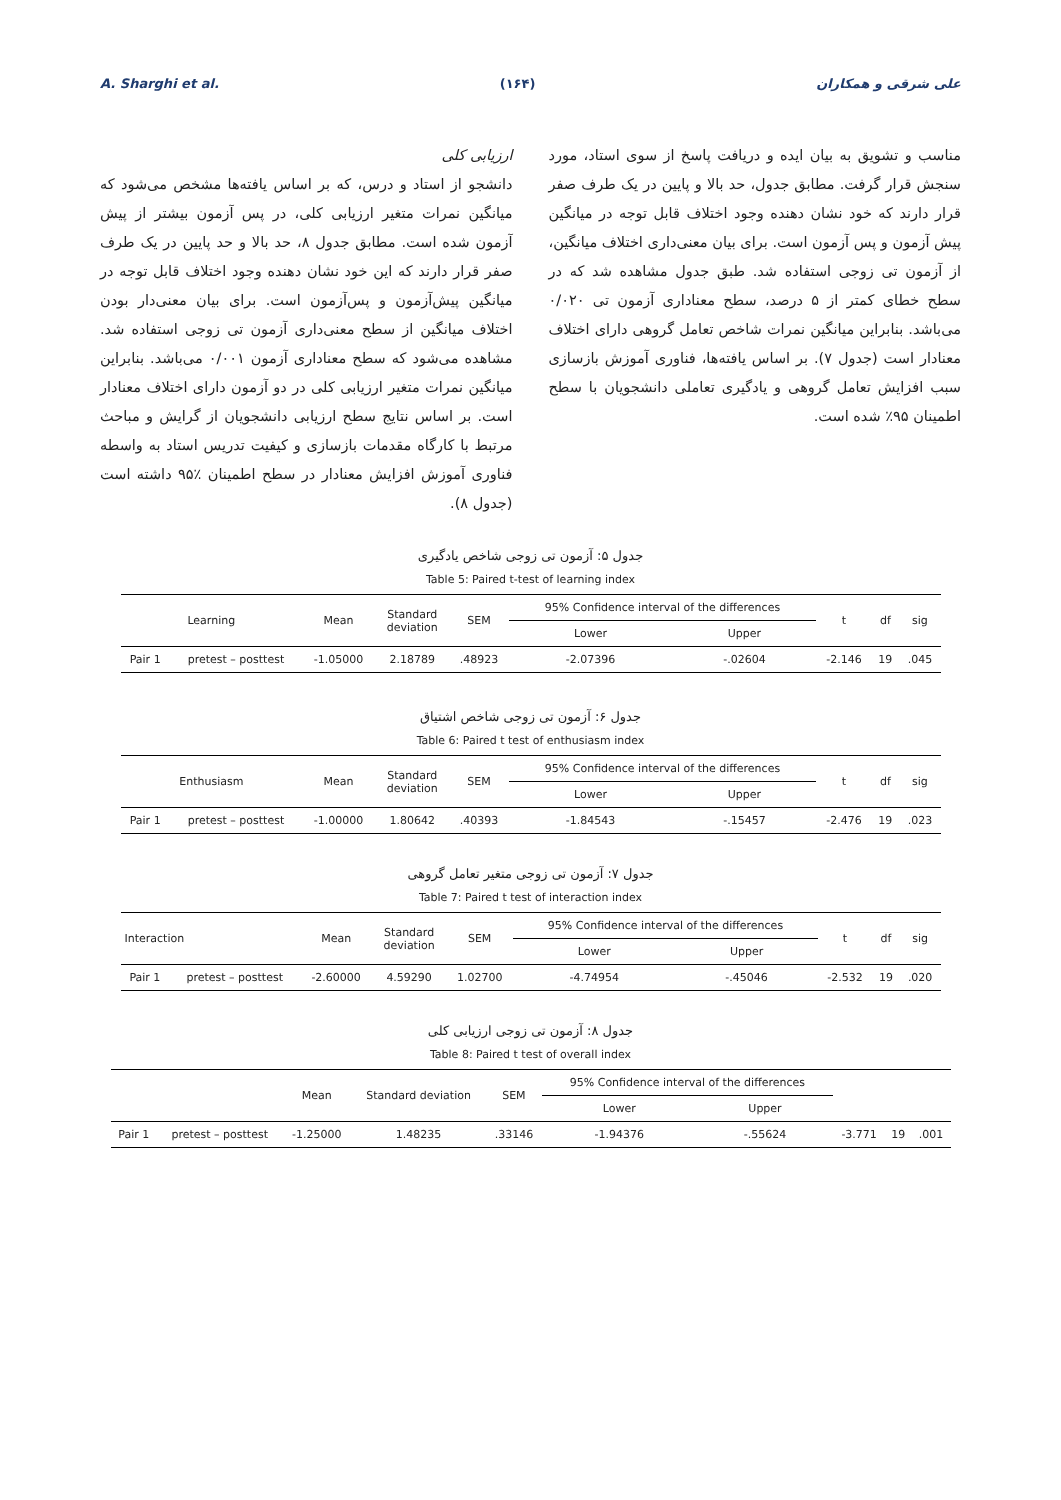A. Sharghi et al. (۱۶۴) علی شرقی و همکاران
مناسب و تشویق به بیان ایده و دریافت پاسخ از سوی استاد، مورد سنجش قرار گرفت. مطابق جدول، حد بالا و پایین در یک طرف صفر قرار دارند که خود نشان دهنده وجود اختلاف قابل توجه در میانگین پیش آزمون و پس آزمون است. برای بیان معنی‌داری اختلاف میانگین، از آزمون تی زوجی استفاده شد. طبق جدول مشاهده شد که در سطح خطای کمتر از ۵ درصد، سطح معناداری آزمون تی ۰/۰۲۰ می‌باشد. بنابراین میانگین نمرات شاخص تعامل گروهی دارای اختلاف معنادار است (جدول ۷). بر اساس یافته‌ها، فناوری آموزش بازسازی سبب افزایش تعامل گروهی و یادگیری تعاملی دانشجویان با سطح اطمینان ۹۵٪ شده است.
ارزیابی کلی
دانشجو از استاد و درس، که بر اساس یافته‌ها مشخص می‌شود که میانگین نمرات متغیر ارزیابی کلی، در پس آزمون بیشتر از پیش آزمون شده است. مطابق جدول ۸، حد بالا و حد پایین در یک طرف صفر قرار دارند که این خود نشان دهنده وجود اختلاف قابل توجه در میانگین پیش‌آزمون و پس‌آزمون است. برای بیان معنی‌دار بودن اختلاف میانگین از سطح معنی‌داری آزمون تی زوجی استفاده شد. مشاهده می‌شود که سطح معناداری آزمون ۰/۰۰۱ می‌باشد. بنابراین میانگین نمرات متغیر ارزیابی کلی در دو آزمون دارای اختلاف معنادار است. بر اساس نتایج سطح ارزیابی دانشجویان از گرایش و مباحث مرتبط با کارگاه مقدمات بازسازی و کیفیت تدریس استاد به واسطه فناوری آموزش افزایش معنادار در سطح اطمینان ٪۹۵ داشته است (جدول ۸).
جدول ۵: آزمون تی زوجی شاخص یادگیری
Table 5: Paired t-test of learning index
| Learning | | Mean | Standard deviation | SEM | 95% Confidence interval of the differences | | t | df | sig |
| | | | | | Lower | Upper | | | |
| Pair 1 | pretest – posttest | -1.05000 | 2.18789 | .48923 | -2.07396 | -.02604 | -2.146 | 19 | .045 |
جدول ۶: آزمون تی زوجی شاخص اشتیاق
Table 6: Paired t test of enthusiasm index
| Enthusiasm | | Mean | Standard deviation | SEM | 95% Confidence interval of the differences | | t | df | sig |
| | | | | | Lower | Upper | | | |
| Pair 1 | pretest – posttest | -1.00000 | 1.80642 | .40393 | -1.84543 | -.15457 | -2.476 | 19 | .023 |
جدول ۷: آزمون تی زوجی متغیر تعامل گروهی
Table 7: Paired t test of interaction index
| Interaction | | Mean | Standard deviation | SEM | 95% Confidence interval of the differences | | t | df | sig |
| | | | | | Lower | Upper | | | |
| Pair 1 | pretest – posttest | -2.60000 | 4.59290 | 1.02700 | -4.74954 | -.45046 | -2.532 | 19 | .020 |
جدول ۸: آزمون تی زوجی ارزیابی کلی
Table 8: Paired t test of overall index
| | | Mean | Standard deviation | SEM | 95% Confidence interval of the differences | | | | |
| | | | | | Lower | Upper | | | |
| Pair 1 | pretest – posttest | -1.25000 | 1.48235 | .33146 | -1.94376 | -.55624 | -3.771 | 19 | .001 |